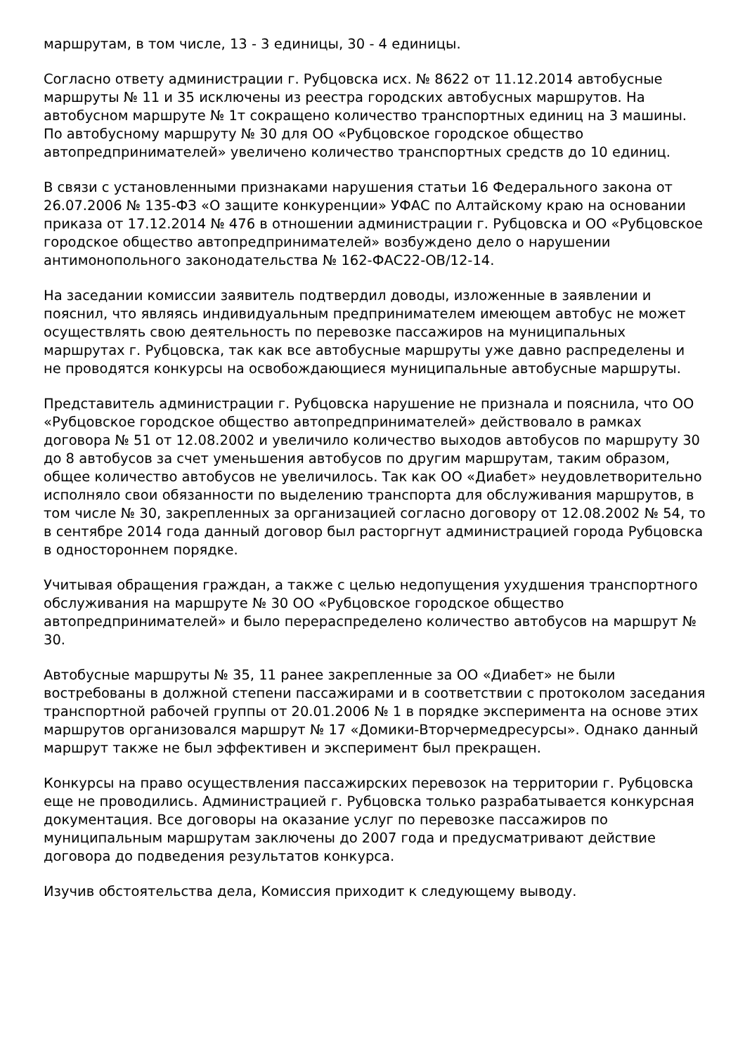маршрутам, в том числе, 13 - 3 единицы, 30 - 4 единицы.
Согласно ответу администрации г. Рубцовска исх. № 8622 от 11.12.2014 автобусные маршруты № 11 и 35 исключены из реестра городских автобусных маршрутов. На автобусном маршруте № 1т сокращено количество транспортных единиц на 3 машины. По автобусному маршруту № 30 для ОО «Рубцовское городское общество автопредпринимателей» увеличено количество транспортных средств до 10 единиц.
В связи с установленными признаками нарушения статьи 16 Федерального закона от 26.07.2006 № 135-ФЗ «О защите конкуренции» УФАС по Алтайскому краю на основании приказа от 17.12.2014 № 476 в отношении администрации г. Рубцовска и ОО «Рубцовское городское общество автопредпринимателей» возбуждено дело о нарушении антимонопольного законодательства № 162-ФАС22-ОВ/12-14.
На заседании комиссии заявитель подтвердил доводы, изложенные в заявлении и пояснил, что являясь индивидуальным предпринимателем имеющем автобус не может осуществлять свою деятельность по перевозке пассажиров на муниципальных маршрутах г. Рубцовска, так как все автобусные маршруты уже давно распределены и не проводятся конкурсы на освобождающиеся муниципальные автобусные маршруты.
Представитель администрации г. Рубцовска нарушение не признала и пояснила, что ОО «Рубцовское городское общество автопредпринимателей» действовало в рамках договора № 51 от 12.08.2002 и увеличило количество выходов автобусов по маршруту 30 до 8 автобусов за счет уменьшения автобусов по другим маршрутам, таким образом, общее количество автобусов не увеличилось. Так как ОО «Диабет» неудовлетворительно исполняло свои обязанности по выделению транспорта для обслуживания маршрутов, в том числе № 30, закрепленных за организацией согласно договору от 12.08.2002 № 54, то в сентябре 2014 года данный договор был расторгнут администрацией города Рубцовска в одностороннем порядке.
Учитывая обращения граждан, а также с целью недопущения ухудшения транспортного обслуживания на маршруте № 30 ОО «Рубцовское городское общество автопредпринимателей» и было перераспределено количество автобусов на маршрут № 30.
Автобусные маршруты № 35, 11 ранее закрепленные за ОО «Диабет» не были востребованы в должной степени пассажирами и в соответствии с протоколом заседания транспортной рабочей группы от 20.01.2006 № 1 в порядке эксперимента на основе этих маршрутов организовался маршрут № 17 «Домики-Вторчермедресурсы». Однако данный маршрут также не был эффективен и эксперимент был прекращен.
Конкурсы на право осуществления пассажирских перевозок на территории г. Рубцовска еще не проводились. Администрацией г. Рубцовска только разрабатывается конкурсная документация. Все договоры на оказание услуг по перевозке пассажиров по муниципальным маршрутам заключены до 2007 года и предусматривают действие договора до подведения результатов конкурса.
Изучив обстоятельства дела, Комиссия приходит к следующему выводу.